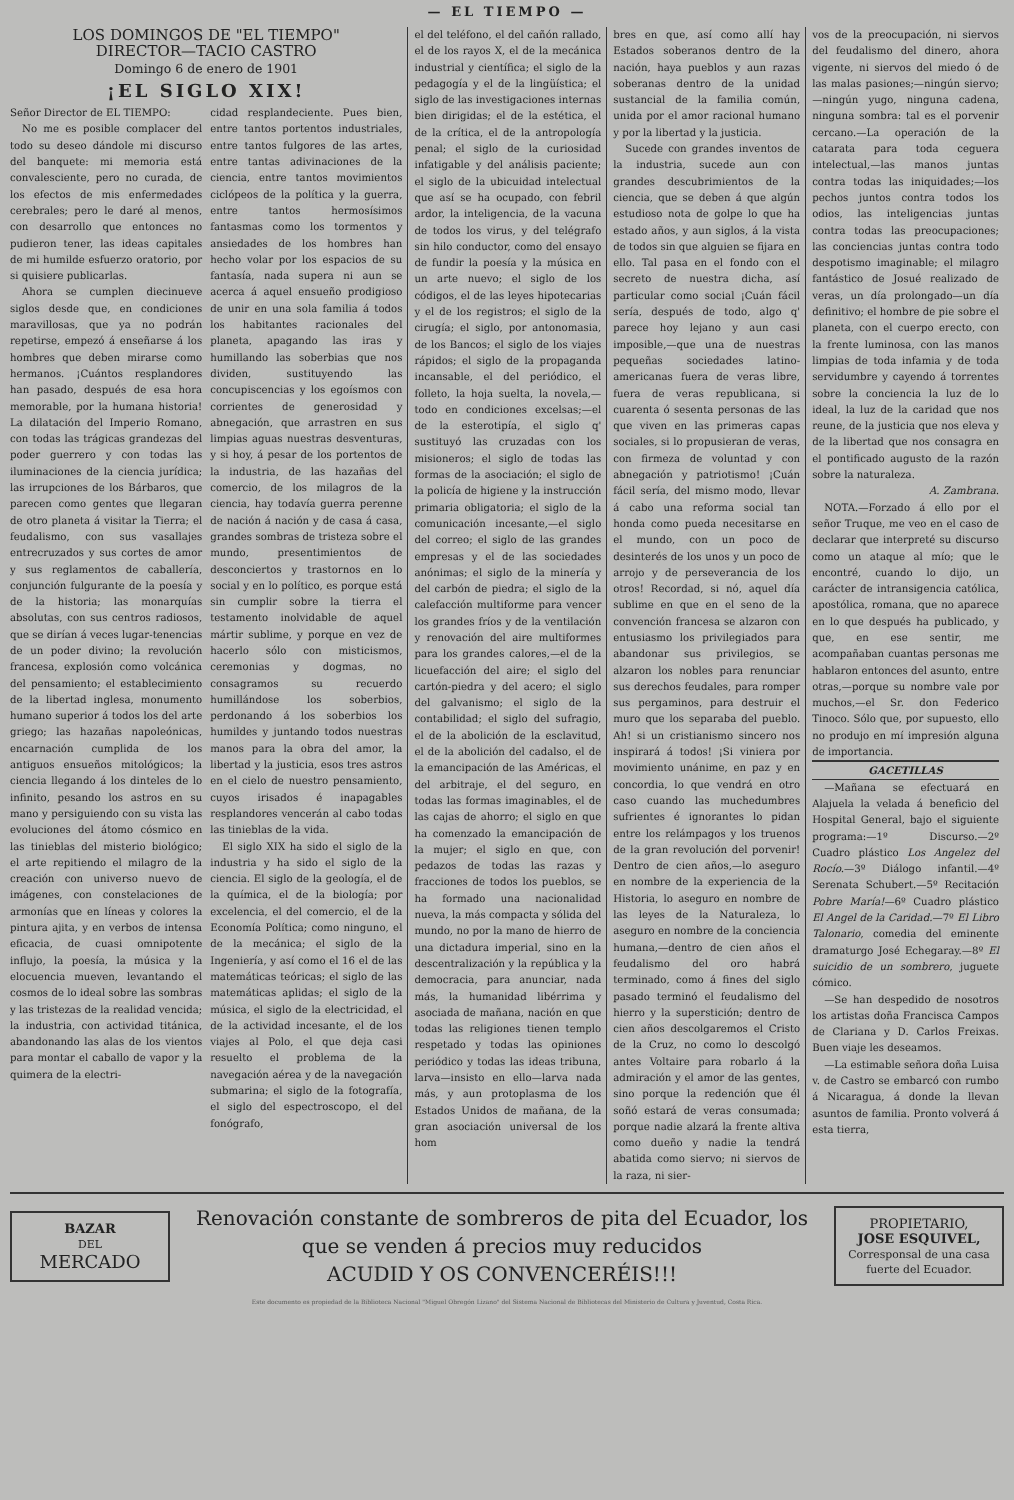— EL TIEMPO —
LOS DOMINGOS DE "EL TIEMPO"
DIRECTOR—TACIO CASTRO
Domingo 6 de enero de 1901
¡EL SIGLO XIX!
Señor Director de EL TIEMPO:
No me es posible complacer del todo su deseo dándole mi discurso del banquete: mi memoria está convalesciente, pero no curada, de los efectos de mis enfermedades cerebrales; pero le daré al menos, con desarrollo que entonces no pudieron tener, las ideas capitales de mi humilde esfuerzo oratorio, por si quisiere publicarlas.
Ahora se cumplen diecinueve siglos desde que, en condiciones maravillosas, que ya no podrán repetirse, empezó á enseñarse á los hombres que deben mirarse como hermanos. ¡Cuántos resplandores han pasado, después de esa hora memorable, por la humana historia! La dilatación del Imperio Romano, con todas las trágicas grandezas del poder guerrero y con todas las iluminaciones de la ciencia jurídica; las irrupciones de los Bárbaros, que parecen como gentes que llegaran de otro planeta á visitar la Tierra; el feudalismo, con sus vasallajes entrecruzados y sus cortes de amor y sus reglamentos de caballería, conjunción fulgurante de la poesía y de la historia; las monarquías absolutas, con sus centros radiosos, que se dirían á veces lugar-tenencias de un poder divino; la revolución francesa, explosión como volcánica del pensamiento; el establecimiento de la libertad inglesa, monumento humano superior á todos los del arte griego; las hazañas napoleónicas, encarnación cumplida de los antiguos ensueños mitológicos; la ciencia llegando á los dinteles de lo infinito, pesando los astros en su mano y persiguiendo con su vista las evoluciones del átomo cósmico en las tinieblas del misterio biológico; el arte repitiendo el milagro de la creación con universo nuevo de imágenes, con constelaciones de armonías que en líneas y colores la pintura ajita, y en verbos de intensa eficacia, de cuasi omnipotente influjo, la poesía, la música y la elocuencia mueven, levantando el cosmos de lo ideal sobre las sombras y las tristezas de la realidad vencida; la industria, con actividad titánica, abandonando las alas de los vientos para montar el caballo de vapor y la quimera de la electri-
cidad resplandeciente. Pues bien, entre tantos portentos industriales, entre tantos fulgores de las artes, entre tantas adivinaciones de la ciencia, entre tantos movimientos ciclópeos de la política y la guerra, entre tantos hermosísimos fantasmas como los tormentos y ansiedades de los hombres han hecho volar por los espacios de su fantasía, nada supera ni aun se acerca á aquel ensueño prodigioso de unir en una sola familia á todos los habitantes racionales del planeta, apagando las iras y humillando las soberbias que nos dividen, sustituyendo las concupiscencias y los egoísmos con corrientes de generosidad y abnegación, que arrastren en sus limpias aguas nuestras desventuras, y si hoy, á pesar de los portentos de la industria, de las hazañas del comercio, de los milagros de la ciencia, hay todavía guerra perenne de nación á nación y de casa á casa, grandes sombras de tristeza sobre el mundo, presentimientos de desconciertos y trastornos en lo social y en lo político, es porque está sin cumplir sobre la tierra el testamento inolvidable de aquel mártir sublime, y porque en vez de hacerlo sólo con misticismos, ceremonias y dogmas, no consagramos su recuerdo humillándose los soberbios, perdonando á los soberbios los humildes y juntando todos nuestras manos para la obra del amor, la libertad y la justicia, esos tres astros en el cielo de nuestro pensamiento, cuyos irisados é inapagables resplandores vencerán al cabo todas las tinieblas de la vida.
El siglo XIX ha sido el siglo de la industria y ha sido el siglo de la ciencia. El siglo de la geología, el de la química, el de la biología; por excelencia, el del comercio, el de la Economía Política; como ninguno, el de la mecánica; el siglo de la Ingeniería, y así como el 16 el de las matemáticas teóricas; el siglo de las matemáticas aplidas; el siglo de la música, el siglo de la electricidad, el de la actividad incesante, el de los viajes al Polo, el que deja casi resuelto el problema de la navegación aérea y de la navegación submarina; el siglo de la fotografía, el siglo del espectroscopo, el del fonógrafo,
el del teléfono, el del cañón rallado, el de los rayos X, el de la mecánica industrial y científica; el siglo de la pedagogía y el de la lingüística; el siglo de las investigaciones internas bien dirigidas; el de la estética, el de la crítica, el de la antropología penal; el siglo de la curiosidad infatigable y del análisis paciente; el siglo de la ubicuidad intelectual que así se ha ocupado, con febril ardor, la inteligencia, de la vacuna de todos los virus, y del telégrafo sin hilo conductor, como del ensayo de fundir la poesía y la música en un arte nuevo; el siglo de los códigos, el de las leyes hipotecarias y el de los registros; el siglo de la cirugía; el siglo, por antonomasia, de los Bancos; el siglo de los viajes rápidos; el siglo de la propaganda incansable, el del periódico, el folleto, la hoja suelta, la novela,—todo en condiciones excelsas;—el de la esterotipía, el siglo q' sustituyó las cruzadas con los misioneros; el siglo de todas las formas de la asociación; el siglo de la policía de higiene y la instrucción primaria obligatoria; el siglo de la comunicación incesante,—el siglo del correo; el siglo de las grandes empresas y el de las sociedades anónimas; el siglo de la minería y del carbón de piedra; el siglo de la calefacción multiforme para vencer los grandes fríos y de la ventilación y renovación del aire multiformes para los grandes calores,—el de la licuefacción del aire; el siglo del cartón-piedra y del acero; el siglo del galvanismo; el siglo de la contabilidad; el siglo del sufragio, el de la abolición de la esclavitud, el de la abolición del cadalso, el de la emancipación de las Américas, el del arbitraje, el del seguro, en todas las formas imaginables, el de las cajas de ahorro; el siglo en que ha comenzado la emancipación de la mujer; el siglo en que, con pedazos de todas las razas y fracciones de todos los pueblos, se ha formado una nacionalidad nueva, la más compacta y sólida del mundo, no por la mano de hierro de una dictadura imperial, sino en la descentralización y la república y la democracia, para anunciar, nada más, la humanidad libérrima y asociada de mañana, nación en que todas las religiones tienen templo respetado y todas las opiniones periódico y todas las ideas tribuna, larva—insisto en ello—larva nada más, y aun protoplasma de los Estados Unidos de mañana, de la gran asociación universal de los hom
bres en que, así como allí hay Estados soberanos dentro de la nación, haya pueblos y aun razas soberanas dentro de la unidad sustancial de la familia común, unida por el amor racional humano y por la libertad y la justicia.
Sucede con grandes inventos de la industria, sucede aun con grandes descubrimientos de la ciencia, que se deben á que algún estudioso nota de golpe lo que ha estado años, y aun siglos, á la vista de todos sin que alguien se fijara en ello. Tal pasa en el fondo con el secreto de nuestra dicha, así particular como social ¡Cuán fácil sería, después de todo, algo q' parece hoy lejano y aun casi imposible,—que una de nuestras pequeñas sociedades latino-americanas fuera de veras libre, fuera de veras republicana, si cuarenta ó sesenta personas de las que viven en las primeras capas sociales, si lo propusieran de veras, con firmeza de voluntad y con abnegación y patriotismo! ¡Cuán fácil sería, del mismo modo, llevar á cabo una reforma social tan honda como pueda necesitarse en el mundo, con un poco de desinterés de los unos y un poco de arrojo y de perseverancia de los otros! Recordad, si nó, aquel día sublime en que en el seno de la convención francesa se alzaron con entusiasmo los privilegiados para abandonar sus privilegios, se alzaron los nobles para renunciar sus derechos feudales, para romper sus pergaminos, para destruir el muro que los separaba del pueblo. Ah! si un cristianismo sincero nos inspirará á todos! ¡Si viniera por movimiento unánime, en paz y en concordia, lo que vendrá en otro caso cuando las muchedumbres sufrientes é ignorantes lo pidan entre los relámpagos y los truenos de la gran revolución del porvenir! Dentro de cien años,—lo aseguro en nombre de la experiencia de la Historia, lo aseguro en nombre de las leyes de la Naturaleza, lo aseguro en nombre de la conciencia humana,—dentro de cien años el feudalismo del oro habrá terminado, como á fines del siglo pasado terminó el feudalismo del hierro y la superstición; dentro de cien años descolgaremos el Cristo de la Cruz, no como lo descolgó antes Voltaire para robarlo á la admiración y el amor de las gentes, sino porque la redención que él soñó estará de veras consumada; porque nadie alzará la frente altiva como dueño y nadie la tendrá abatida como siervo; ni siervos de la raza, ni sier-
vos de la preocupación, ni siervos del feudalismo del dinero, ahora vigente, ni siervos del miedo ó de las malas pasiones;—ningún siervo;—ningún yugo, ninguna cadena, ninguna sombra: tal es el porvenir cercano.—La operación de la catarata para toda ceguera intelectual,—las manos juntas contra todas las iniquidades;—los pechos juntos contra todos los odios, las inteligencias juntas contra todas las preocupaciones; las conciencias juntas contra todo despotismo imaginable; el milagro fantástico de Josué realizado de veras, un día prolongado—un día definitivo; el hombre de pie sobre el planeta, con el cuerpo erecto, con la frente luminosa, con las manos limpias de toda infamia y de toda servidumbre y cayendo á torrentes sobre la conciencia la luz de lo ideal, la luz de la caridad que nos reune, de la justicia que nos eleva y de la libertad que nos consagra en el pontificado augusto de la razón sobre la naturaleza.
A. Zambrana.
NOTA.—Forzado á ello por el señor Truque, me veo en el caso de declarar que interpreté su discurso como un ataque al mío; que le encontré, cuando lo dijo, un carácter de intransigencia católica, apostólica, romana, que no aparece en lo que después ha publicado, y que, en ese sentir, me acompañaban cuantas personas me hablaron entonces del asunto, entre otras,—porque su nombre vale por muchos,—el Sr. don Federico Tinoco. Sólo que, por supuesto, ello no produjo en mí impresión alguna de importancia.
GACETILLAS
—Mañana se efectuará en Alajuela la velada á beneficio del Hospital General, bajo el siguiente programa:—1º Discurso.—2º Cuadro plástico Los Angelez del Rocío.—3º Diálogo infantil.—4º Serenata Schubert.—5º Recitación Pobre María!—6º Cuadro plástico El Angel de la Caridad.—7º El Libro Talonario, comedia del eminente dramaturgo José Echegaray.—8º El suicidio de un sombrero, juguete cómico.
—Se han despedido de nosotros los artistas doña Francisca Campos de Clariana y D. Carlos Freixas. Buen viaje les deseamos.
—La estimable señora doña Luisa v. de Castro se embarcó con rumbo á Nicaragua, á donde la llevan asuntos de familia. Pronto volverá á esta tierra,
BAZAR
DEL
MERCADO
Renovación constante de sombreros de pita del Ecuador, los que se venden á precios muy reducidos
ACUDID Y OS CONVENCERÉIS!!!
PROPIETARIO,
JOSE ESQUIVEL,
Corresponsal de una casa fuerte del Ecuador.
Este documento es propiedad de la Biblioteca Nacional "Miguel Obregón Lizano" del Sistema Nacional de Bibliotecas del Ministerio de Cultura y Juventud, Costa Rica.